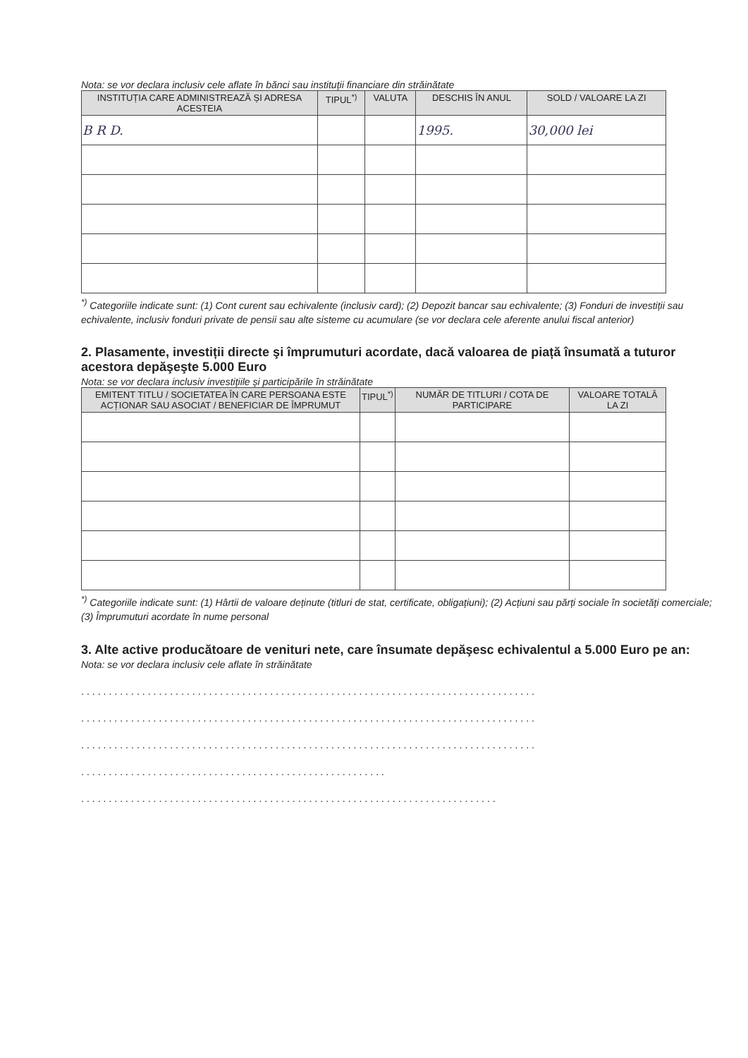Nota: se vor declara inclusiv cele aflate în bănci sau instituții financiare din străinătate
| INSTITUȚIA CARE ADMINISTREAZĂ ȘI ADRESA ACESTEIA | TIPUL<sup>*)</sup> | VALUTA | DESCHIS ÎN ANUL | SOLD / VALOARE LA ZI |
| --- | --- | --- | --- | --- |
| B R D. | | | 1995. | 30,000 lei |
<sup>*)</sup> Categoriile indicate sunt: (1) Cont curent sau echivalente (inclusiv card); (2) Depozit bancar sau echivalente; (3) Fonduri de investiții sau echivalente, inclusiv fonduri private de pensii sau alte sisteme cu acumulare (se vor declara cele aferente anului fiscal anterior)
2. Plasamente, investiții directe şi împrumuturi acordate, dacă valoarea de piață însumată a tuturor acestora depăşeşte 5.000 Euro
Nota: se vor declara inclusiv investițiile și participările în străinătate
| EMITENT TITLU / SOCIETATEA ÎN CARE PERSOANA ESTE ACȚIONAR SAU ASOCIAT / BENEFICIAR DE ÎMPRUMUT | TIPUL<sup>*)</sup> | NUMĂR DE TITLURI / COTA DE PARTICIPARE | VALOARE TOTALĂ LA ZI |
| --- | --- | --- | --- |
<sup>*)</sup> Categoriile indicate sunt: (1) Hârtii de valoare deținute (titluri de stat, certificate, obligațiuni); (2) Acțiuni sau părți sociale în societăți comerciale; (3) Împrumuturi acordate în nume personal
3. Alte active producătoare de venituri nete, care însumate depăşesc echivalentul a 5.000 Euro pe an:
Nota: se vor declara inclusiv cele aflate în străinătate
..................................................................................
..................................................................................
..................................................................................
.......................................................
...........................................................................